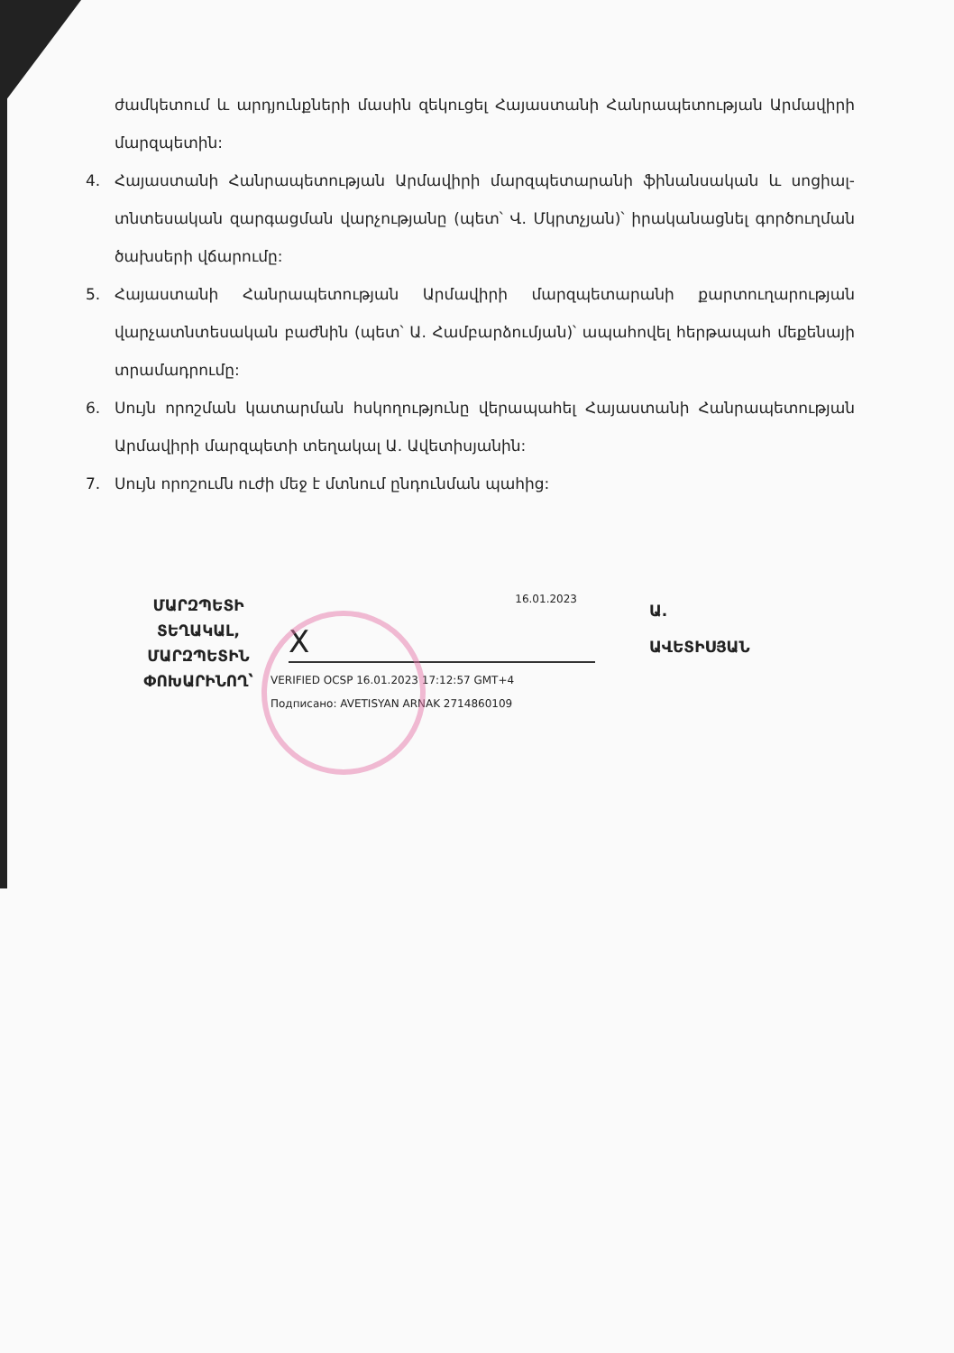ժամկետում և արդյունքների մասին զեկուցել Հայաստանի Հանրապետության Արմավիրի մարզպետին:
4. Հայաստանի Հանրապետության Արմավիրի մարզպետարանի ֆինանսական և սոցիալ-տնտեսական զարգացման վարչությանը (պետ՝ Վ. Մկրտչյան)՝ իրականացնել գործուղման ծախսերի վճարումը:
5. Հայաստանի Հանրապետության Արմավիրի մարզպետարանի քարտուղարության վարչատնտեսական բաժնին (պետ՝ Ա. Համբարձումյան)՝ ապահովել հերթապահ մեքենայի տրամադրումը:
6. Սույն որոշման կատարման հսկողությունը վերապահել Հայաստանի Հանրապետության Արմավիրի մարզպետի տեղակալ Ա. Ավետիսյանին:
7. Սույն որոշումն ուժի մեջ է մտնում ընդունման պահից:
ՄԱՐԶՊԵՏԻ ՏԵՂԱԿԱԼ, ՄԱՐԶՊԵՏԻՆ ՓՈԽԱՐԻՆՈՂ՝
16.01.2023
X
VERIFIED OCSP 16.01.2023 17:12:57 GMT+4
Подписано: AVETISYAN ARNAK 2714860109
Ա.
ԱՎԵՏԻՍՅԱՆ